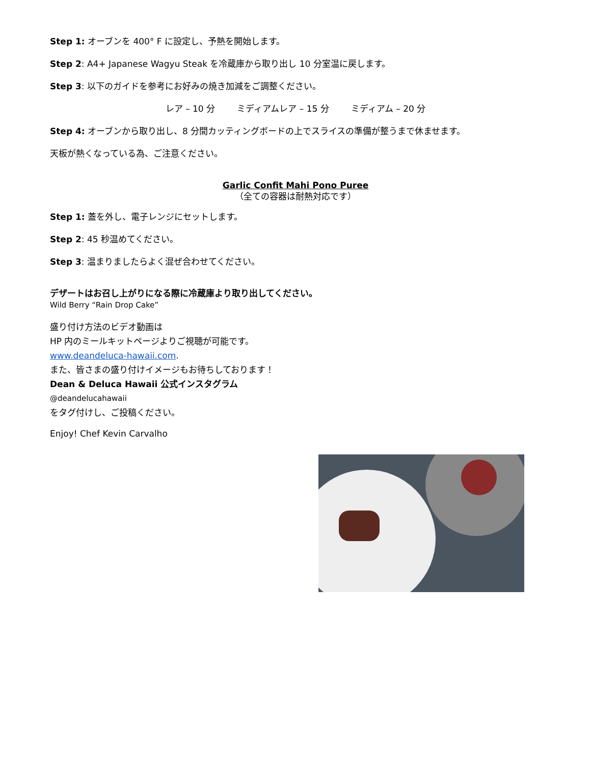Step 1: オーブンを 400° F に設定し、予熱を開始します。
Step 2: A4+ Japanese Wagyu Steak を冷蔵庫から取り出し 10 分室温に戻します。
Step 3: 以下のガイドを参考にお好みの焼き加減をご調整ください。
レア – 10 分 ミディアムレア – 15 分 ミディアム – 20 分
Step 4: オーブンから取り出し、8 分間カッティングボードの上でスライスの準備が整うまで休ませます。
天板が熱くなっている為、ご注意ください。
Garlic Confit Mahi Pono Puree
（全ての容器は耐熱対応です）
Step 1: 蓋を外し、電子レンジにセットします。
Step 2: 45 秒温めてください。
Step 3: 温まりましたらよく混ぜ合わせてください。
デザートはお召し上がりになる際に冷蔵庫より取り出してください。
Wild Berry “Rain Drop Cake”
盛り付け方法のビデオ動画は
HP 内のミールキットページよりご視聴が可能です。
www.deandeluca-hawaii.com.
また、皆さまの盛り付けイメージもお待ちしております！
Dean & Deluca Hawaii 公式インスタグラム
@deandelucahawaii
をタグ付けし、ご投稿ください。
Enjoy! Chef Kevin Carvalho